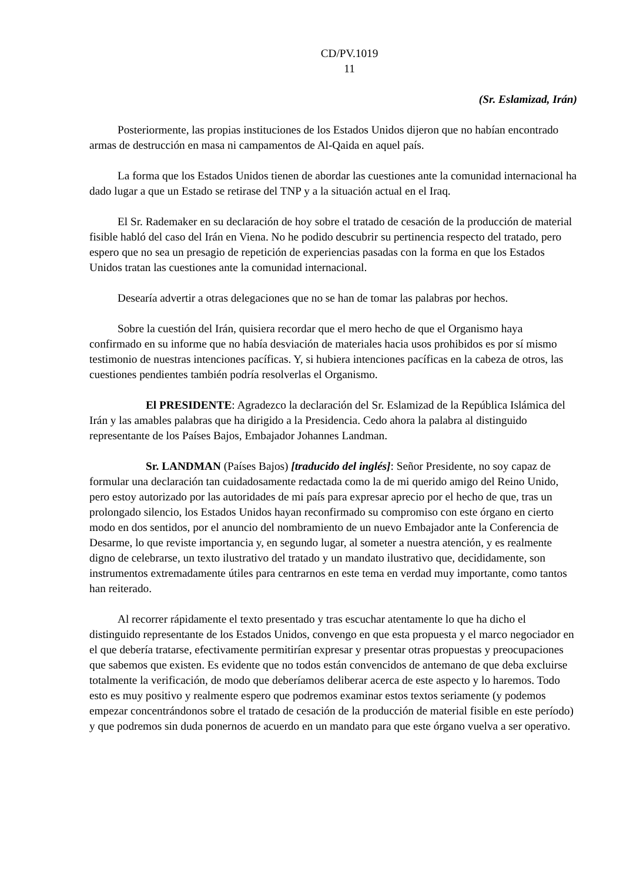CD/PV.1019
11
(Sr. Eslamizad, Irán)
Posteriormente, las propias instituciones de los Estados Unidos dijeron que no habían encontrado armas de destrucción en masa ni campamentos de Al-Qaida en aquel país.
La forma que los Estados Unidos tienen de abordar las cuestiones ante la comunidad internacional ha dado lugar a que un Estado se retirase del TNP y a la situación actual en el Iraq.
El Sr. Rademaker en su declaración de hoy sobre el tratado de cesación de la producción de material fisible habló del caso del Irán en Viena. No he podido descubrir su pertinencia respecto del tratado, pero espero que no sea un presagio de repetición de experiencias pasadas con la forma en que los Estados Unidos tratan las cuestiones ante la comunidad internacional.
Desearía advertir a otras delegaciones que no se han de tomar las palabras por hechos.
Sobre la cuestión del Irán, quisiera recordar que el mero hecho de que el Organismo haya confirmado en su informe que no había desviación de materiales hacia usos prohibidos es por sí mismo testimonio de nuestras intenciones pacíficas. Y, si hubiera intenciones pacíficas en la cabeza de otros, las cuestiones pendientes también podría resolverlas el Organismo.
El PRESIDENTE: Agradezco la declaración del Sr. Eslamizad de la República Islámica del Irán y las amables palabras que ha dirigido a la Presidencia. Cedo ahora la palabra al distinguido representante de los Países Bajos, Embajador Johannes Landman.
Sr. LANDMAN (Países Bajos) [traducido del inglés]: Señor Presidente, no soy capaz de formular una declaración tan cuidadosamente redactada como la de mi querido amigo del Reino Unido, pero estoy autorizado por las autoridades de mi país para expresar aprecio por el hecho de que, tras un prolongado silencio, los Estados Unidos hayan reconfirmado su compromiso con este órgano en cierto modo en dos sentidos, por el anuncio del nombramiento de un nuevo Embajador ante la Conferencia de Desarme, lo que reviste importancia y, en segundo lugar, al someter a nuestra atención, y es realmente digno de celebrarse, un texto ilustrativo del tratado y un mandato ilustrativo que, decididamente, son instrumentos extremadamente útiles para centrarnos en este tema en verdad muy importante, como tantos han reiterado.
Al recorrer rápidamente el texto presentado y tras escuchar atentamente lo que ha dicho el distinguido representante de los Estados Unidos, convengo en que esta propuesta y el marco negociador en el que debería tratarse, efectivamente permitirían expresar y presentar otras propuestas y preocupaciones que sabemos que existen. Es evidente que no todos están convencidos de antemano de que deba excluirse totalmente la verificación, de modo que deberíamos deliberar acerca de este aspecto y lo haremos. Todo esto es muy positivo y realmente espero que podremos examinar estos textos seriamente (y podemos empezar concentrándonos sobre el tratado de cesación de la producción de material fisible en este período) y que podremos sin duda ponernos de acuerdo en un mandato para que este órgano vuelva a ser operativo.